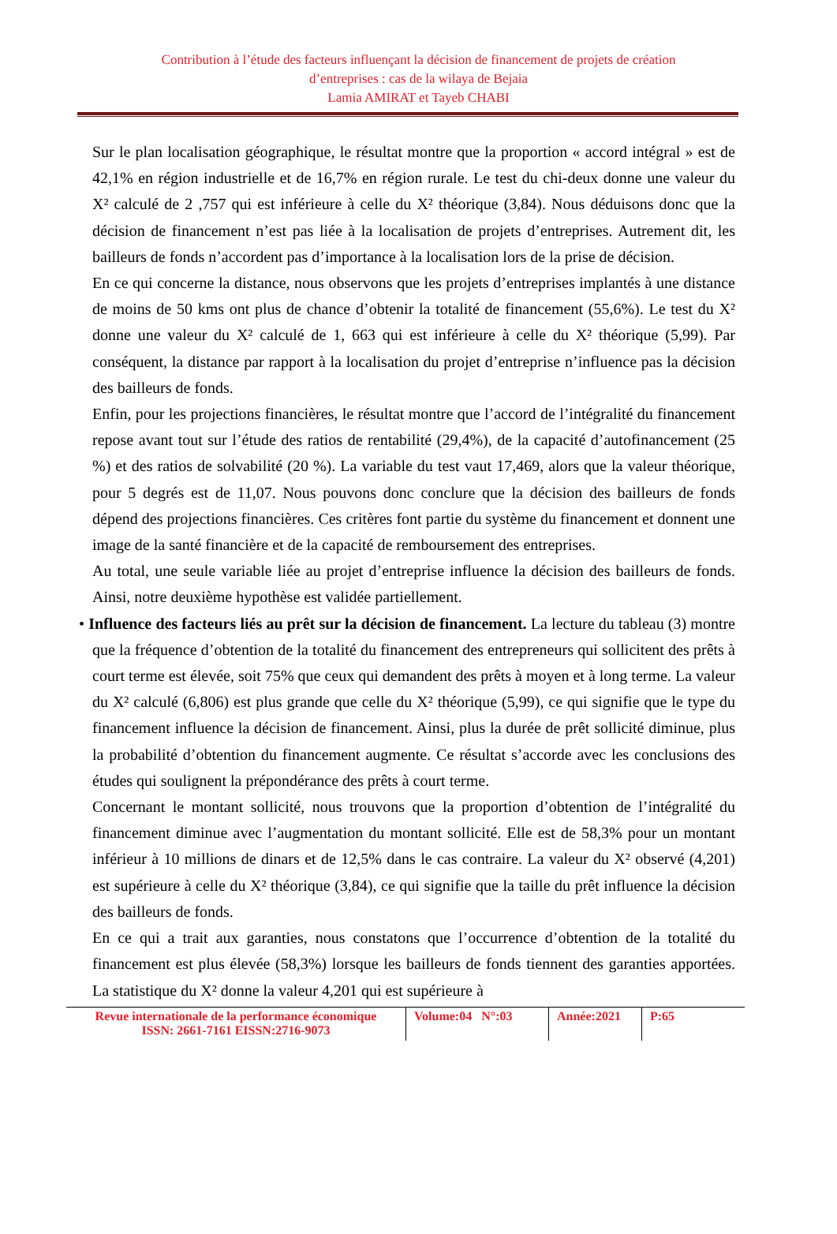Contribution à l’étude des facteurs influençant la décision de financement de projets de création
d’entreprises : cas de la wilaya de Bejaia
Lamia AMIRAT et Tayeb CHABI
Sur le plan localisation géographique, le résultat montre que la proportion « accord intégral » est de 42,1% en région industrielle et de 16,7% en région rurale. Le test du chi-deux donne une valeur du X² calculé de 2 ,757 qui est inférieure à celle du X² théorique (3,84). Nous déduisons donc que la décision de financement n’est pas liée à la localisation de projets d’entreprises. Autrement dit, les bailleurs de fonds n’accordent pas d’importance à la localisation lors de la prise de décision.
En ce qui concerne la distance, nous observons que les projets d’entreprises implantés à une distance de moins de 50 kms ont plus de chance d’obtenir la totalité de financement (55,6%). Le test du X² donne une valeur du X² calculé de 1, 663 qui est inférieure à celle du X² théorique (5,99). Par conséquent, la distance par rapport à la localisation du projet d’entreprise n’influence pas la décision des bailleurs de fonds.
Enfin, pour les projections financières, le résultat montre que l’accord de l’intégralité du financement repose avant tout sur l’étude des ratios de rentabilité (29,4%), de la capacité d’autofinancement (25 %) et des ratios de solvabilité (20 %). La variable du test vaut 17,469, alors que la valeur théorique, pour 5 degrés est de 11,07. Nous pouvons donc conclure que la décision des bailleurs de fonds dépend des projections financières. Ces critères font partie du système du financement et donnent une image de la santé financière et de la capacité de remboursement des entreprises.
Au total, une seule variable liée au projet d’entreprise influence la décision des bailleurs de fonds. Ainsi, notre deuxième hypothèse est validée partiellement.
• Influence des facteurs liés au prêt sur la décision de financement. La lecture du tableau (3) montre que la fréquence d’obtention de la totalité du financement des entrepreneurs qui sollicitent des prêts à court terme est élevée, soit 75% que ceux qui demandent des prêts à moyen et à long terme. La valeur du X² calculé (6,806) est plus grande que celle du X² théorique (5,99), ce qui signifie que le type du financement influence la décision de financement. Ainsi, plus la durée de prêt sollicité diminue, plus la probabilité d’obtention du financement augmente. Ce résultat s’accorde avec les conclusions des études qui soulignent la prépondérance des prêts à court terme.
Concernant le montant sollicité, nous trouvons que la proportion d’obtention de l’intégralité du financement diminue avec l’augmentation du montant sollicité. Elle est de 58,3% pour un montant inférieur à 10 millions de dinars et de 12,5% dans le cas contraire. La valeur du X² observé (4,201) est supérieure à celle du X² théorique (3,84), ce qui signifie que la taille du prêt influence la décision des bailleurs de fonds.
En ce qui a trait aux garanties, nous constatons que l’occurrence d’obtention de la totalité du financement est plus élevée (58,3%) lorsque les bailleurs de fonds tiennent des garanties apportées. La statistique du X² donne la valeur 4,201 qui est supérieure à
Revue internationale de la performance économique
ISSN: 2661-7161 EISSN:2716-9073
Volume:04 N°:03
Année:2021 P:65